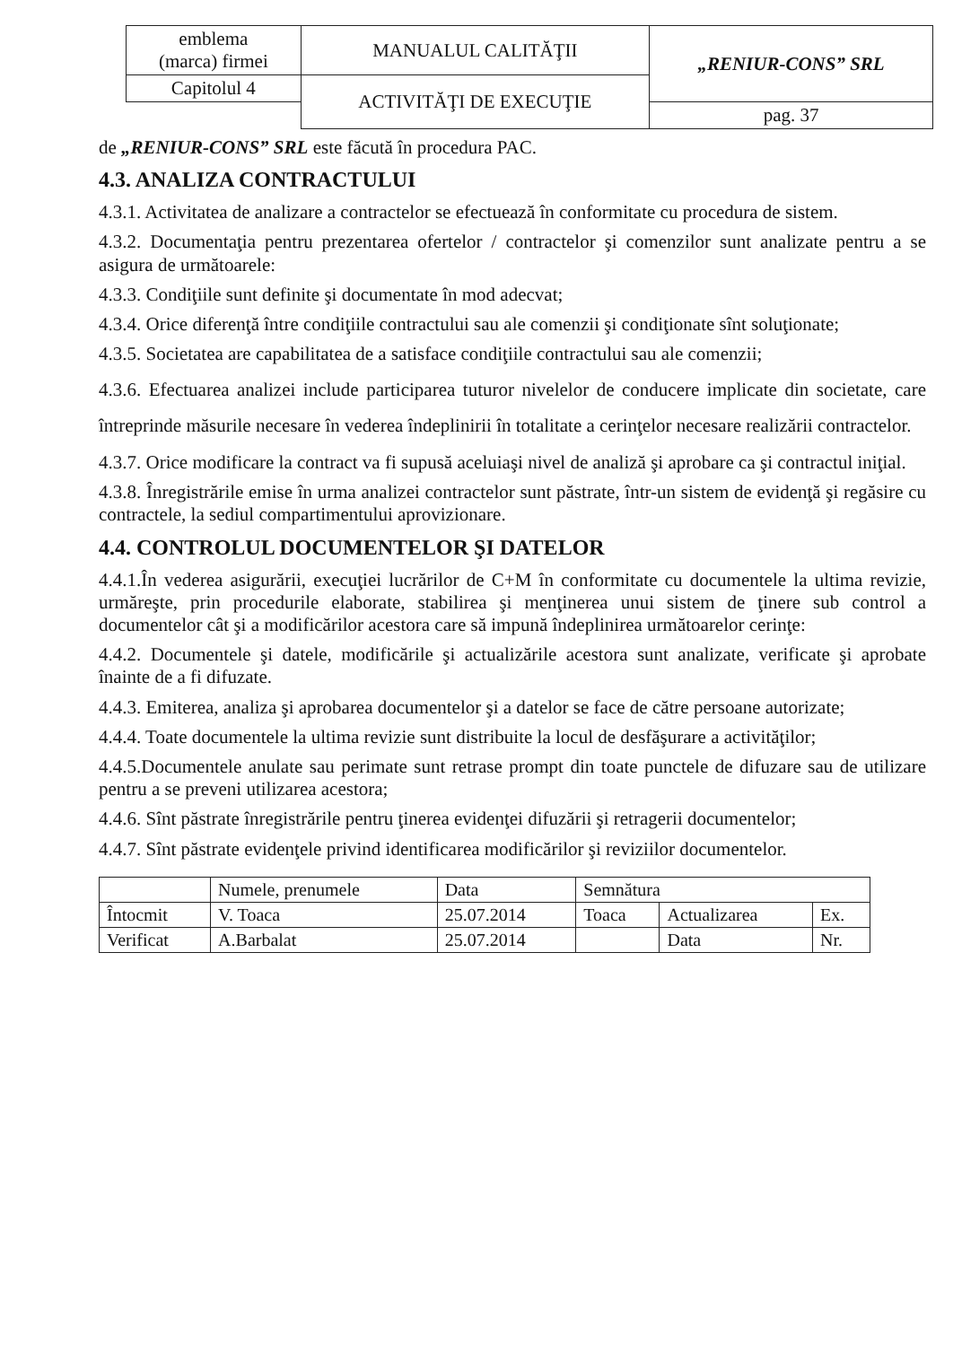| emblema (marca) firmei | MANUALUL CALITĂŢII | „RENIUR-CONS” SRL |
| Capitolul 4 | ACTIVITĂŢI DE EXECUŢIE | |
| | | pag. 37 |
de „RENIUR-CONS” SRL este făcută în procedura PAC.
4.3. ANALIZA CONTRACTULUI
4.3.1. Activitatea de analizare a contractelor se efectuează în conformitate cu procedura de sistem.
4.3.2. Documentaţia pentru prezentarea ofertelor / contractelor şi comenzilor sunt analizate pentru a se asigura de următoarele:
4.3.3. Condiţiile sunt definite şi documentate în mod adecvat;
4.3.4. Orice diferenţă între condiţiile contractului sau ale comenzii şi condiţionate sînt soluţionate;
4.3.5. Societatea are capabilitatea de a satisface condiţiile contractului sau ale comenzii;
4.3.6. Efectuarea analizei include participarea tuturor nivelelor de conducere implicate din societate, care întreprinde măsurile necesare în vederea îndeplinirii în totalitate a cerinţelor necesare realizării contractelor.
4.3.7. Orice modificare la contract va fi supusă aceluiaşi nivel de analiză şi aprobare ca şi contractul iniţial.
4.3.8. Înregistrările emise în urma analizei contractelor sunt păstrate, într-un sistem de evidenţă şi regăsire cu contractele, la sediul compartimentului aprovizionare.
4.4. CONTROLUL DOCUMENTELOR ŞI DATELOR
4.4.1.În vederea asigurării, execuţiei lucrărilor de C+M în conformitate cu documentele la ultima revizie, urmăreşte, prin procedurile elaborate, stabilirea şi menţinerea unui sistem de ţinere sub control a documentelor cât şi a modificărilor acestora care să impună îndeplinirea următoarelor cerinţe:
4.4.2. Documentele şi datele, modificările şi actualizările acestora sunt analizate, verificate şi aprobate înainte de a fi difuzate.
4.4.3. Emiterea, analiza şi aprobarea documentelor şi a datelor se face de către persoane autorizate;
4.4.4. Toate documentele la ultima revizie sunt distribuite la locul de desfăşurare a activităţilor;
4.4.5.Documentele anulate sau perimate sunt retrase prompt din toate punctele de difuzare sau de utilizare pentru a se preveni utilizarea acestora;
4.4.6. Sînt păstrate înregistrările pentru ţinerea evidenţei difuzării şi retragerii documentelor;
4.4.7. Sînt păstrate evidenţele privind identificarea modificărilor şi reviziilor documentelor.
| | Numele, prenumele | Data | Semnătura | | |
| --- | --- | --- | --- | --- | --- |
| Întocmit | V. Toaca | 25.07.2014 | Toaca | Actualizarea | Ex. |
| Verificat | A.Barbalat | 25.07.2014 | | Data | Nr. |